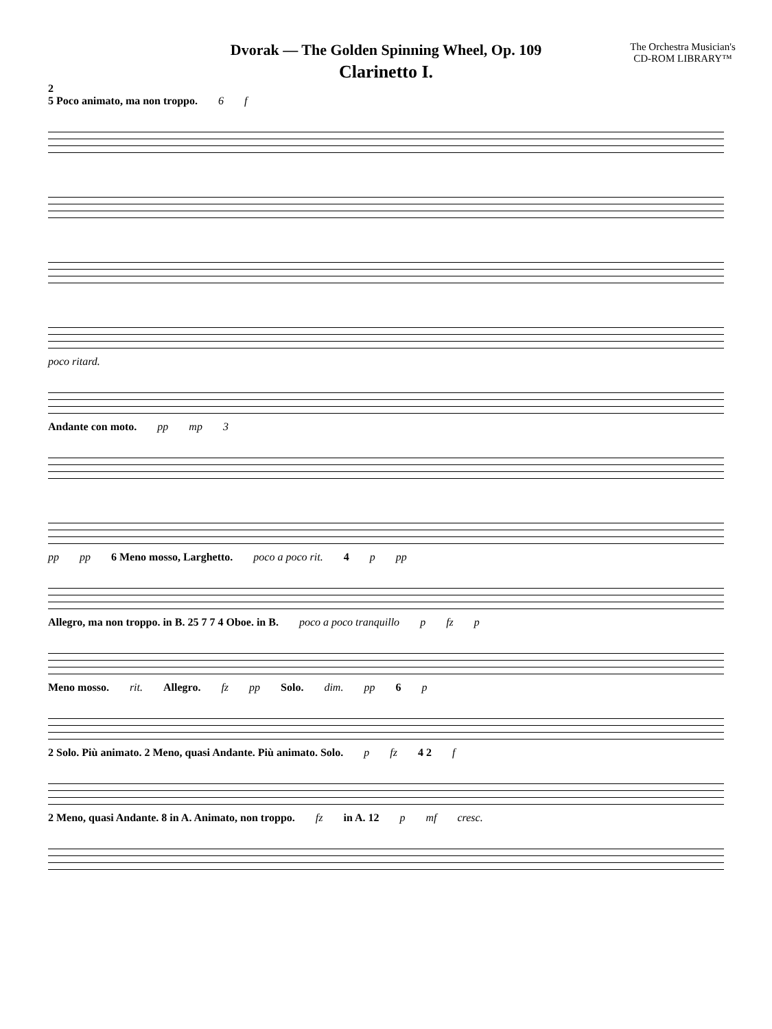Dvorak — The Golden Spinning Wheel, Op. 109
Clarinetto I.
The Orchestra Musician's
CD-ROM LIBRARY™
2
5 Poco animato, ma non troppo. 6 f
poco ritard.
Andante con moto. pp mp 3
pp pp 6 Meno mosso, Larghetto. poco a poco rit. 4 p pp
Allegro, ma non troppo. in B. 25 7 7 4 Oboe. in B. poco a poco tranquillo p fz p
Meno mosso. rit. Allegro. fz pp Solo. dim. pp 6 p
2 Solo. Più animato. 2 Meno, quasi Andante. Più animato. Solo. p fz 4 2 f
2 Meno, quasi Andante. 8 in A. Animato, non troppo. fz in A. 12 p mf cresc.